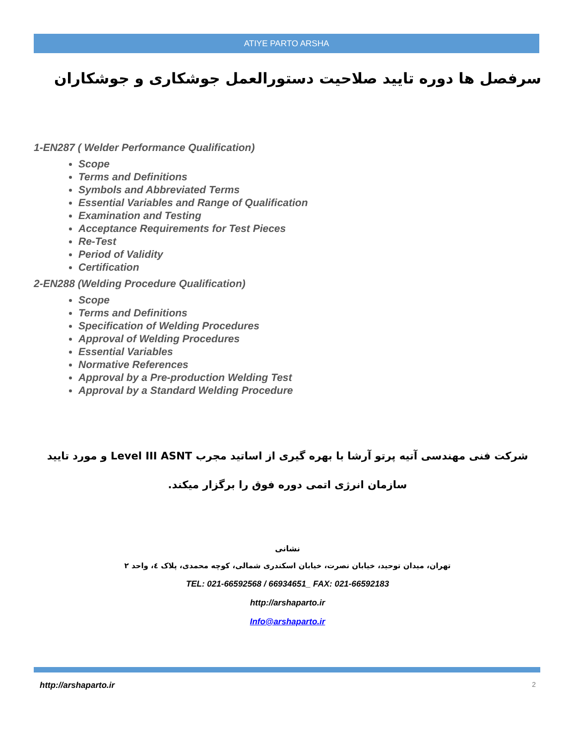ATIYE PARTO ARSHA
سرفصل ها دوره تایید صلاحیت دستورالعمل جوشکاری و جوشکاران
1-EN287 ( Welder Performance Qualification)
Scope
Terms and Definitions
Symbols and Abbreviated Terms
Essential Variables and Range of Qualification
Examination and Testing
Acceptance Requirements for Test Pieces
Re-Test
Period of Validity
Certification
2-EN288 (Welding Procedure Qualification)
Scope
Terms and Definitions
Specification of Welding Procedures
Approval of Welding Procedures
Essential Variables
Normative References
Approval by a Pre-production Welding Test
Approval by a Standard Welding Procedure
شرکت فنی مهندسی آتیه پرتو آرشا با بهره گیری از اساتید مجرب Level III ASNT و مورد تایید سازمان انرژی اتمی دوره فوق را برگزار میکند.
نشانی
تهران، میدان توحید، خیابان نصرت، خیابان اسکندری شمالی، کوچه محمدی، پلاک ٤، واحد ٢
TEL: 021-66592568 / 66934651_ FAX: 021-66592183
http://arshaparto.ir
Info@arshaparto.ir
http://arshaparto.ir 2